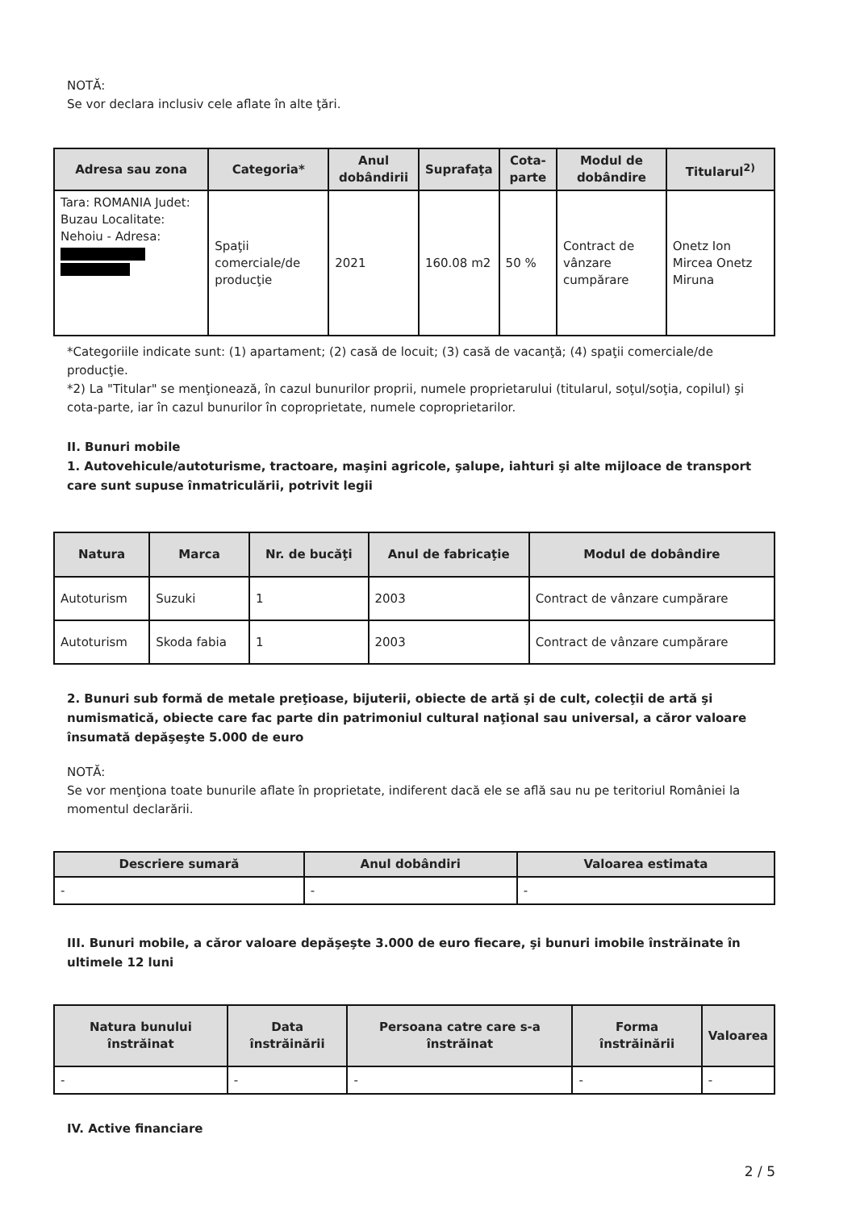NOTĂ:
Se vor declara inclusiv cele aflate în alte ţări.
| Adresa sau zona | Categoria* | Anul dobândirii | Suprafaţa | Cota-parte | Modul de dobândire | Titularul<sup>2)</sup> |
| --- | --- | --- | --- | --- | --- | --- |
| Tara: ROMANIA Judet: Buzau Localitate: Nehoiu - Adresa: | Spaţii comerciale/de producţie | 2021 | 160.08 m2 | 50 % | Contract de vânzare cumpărare | Onetz Ion Mircea Onetz Miruna |
*Categoriile indicate sunt: (1) apartament; (2) casă de locuit; (3) casă de vacanţă; (4) spaţii comerciale/de producţie.
*2) La "Titular" se menţionează, în cazul bunurilor proprii, numele proprietarului (titularul, soţul/soţia, copilul) şi cota-parte, iar în cazul bunurilor în coproprietate, numele coproprietarilor.
II. Bunuri mobile
1. Autovehicule/autoturisme, tractoare, maşini agricole, şalupe, iahturi şi alte mijloace de transport care sunt supuse înmatriculării, potrivit legii
| Natura | Marca | Nr. de bucăţi | Anul de fabricaţie | Modul de dobândire |
| --- | --- | --- | --- | --- |
| Autoturism | Suzuki | 1 | 2003 | Contract de vânzare cumpărare |
| Autoturism | Skoda fabia | 1 | 2003 | Contract de vânzare cumpărare |
2. Bunuri sub formă de metale preţioase, bijuterii, obiecte de artă şi de cult, colecţii de artă şi numismatică, obiecte care fac parte din patrimoniul cultural naţional sau universal, a căror valoare însumată depăşeşte 5.000 de euro
NOTĂ:
Se vor menţiona toate bunurile aflate în proprietate, indiferent dacă ele se află sau nu pe teritoriul României la momentul declarării.
| Descriere sumară | Anul dobândiri | Valoarea estimata |
| --- | --- | --- |
| - | - | - |
III. Bunuri mobile, a căror valoare depăşeşte 3.000 de euro fiecare, şi bunuri imobile înstrăinate în ultimele 12 luni
| Natura bunului înstrăinat | Data înstrăinării | Persoana catre care s-a înstrăinat | Forma înstrăinării | Valoarea |
| --- | --- | --- | --- | --- |
| - | - | - | - | - |
IV. Active financiare
2 / 5